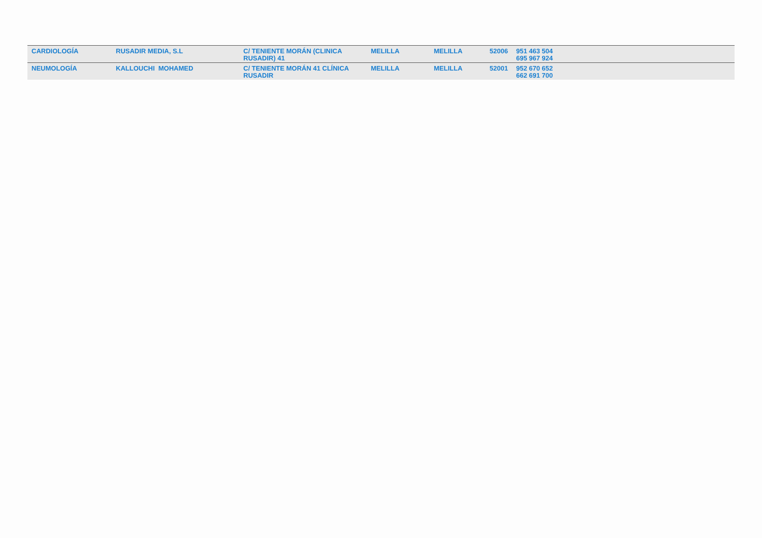| CARDIOLOGÍA | RUSADIR MEDIA, S.L | C/ TENIENTE MORÁN (CLINICA RUSADIR) 41 | MELILLA | MELILLA | 52006 | 951 463 504 695 967 924 |
| NEUMOLOGÍA | KALLOUCHI MOHAMED | C/ TENIENTE MORÁN 41 CLÍNICA RUSADIR | MELILLA | MELILLA | 52001 | 952 670 652 662 691 700 |